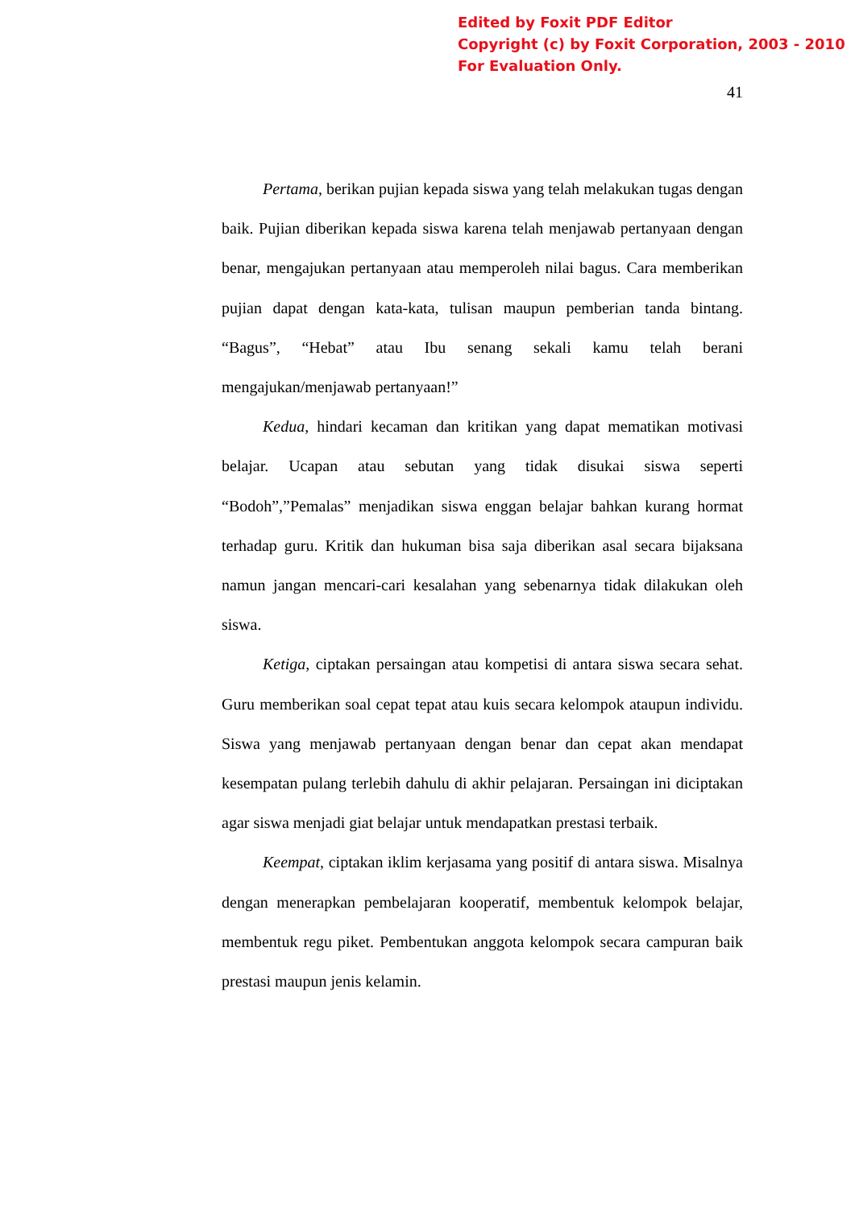Edited by Foxit PDF Editor
Copyright (c) by Foxit Corporation, 2003 - 2010
For Evaluation Only.
41
Pertama, berikan pujian kepada siswa yang telah melakukan tugas dengan baik. Pujian diberikan kepada siswa karena telah menjawab pertanyaan dengan benar, mengajukan pertanyaan atau memperoleh nilai bagus. Cara memberikan pujian dapat dengan kata-kata, tulisan maupun pemberian tanda bintang. “Bagus”, “Hebat” atau Ibu senang sekali kamu telah berani mengajukan/menjawab pertanyaan!”
Kedua, hindari kecaman dan kritikan yang dapat mematikan motivasi belajar. Ucapan atau sebutan yang tidak disukai siswa seperti “Bodoh”,”Pemalas” menjadikan siswa enggan belajar bahkan kurang hormat terhadap guru. Kritik dan hukuman bisa saja diberikan asal secara bijaksana namun jangan mencari-cari kesalahan yang sebenarnya tidak dilakukan oleh siswa.
Ketiga, ciptakan persaingan atau kompetisi di antara siswa secara sehat. Guru memberikan soal cepat tepat atau kuis secara kelompok ataupun individu. Siswa yang menjawab pertanyaan dengan benar dan cepat akan mendapat kesempatan pulang terlebih dahulu di akhir pelajaran. Persaingan ini diciptakan agar siswa menjadi giat belajar untuk mendapatkan prestasi terbaik.
Keempat, ciptakan iklim kerjasama yang positif di antara siswa. Misalnya dengan menerapkan pembelajaran kooperatif, membentuk kelompok belajar, membentuk regu piket. Pembentukan anggota kelompok secara campuran baik prestasi maupun jenis kelamin.